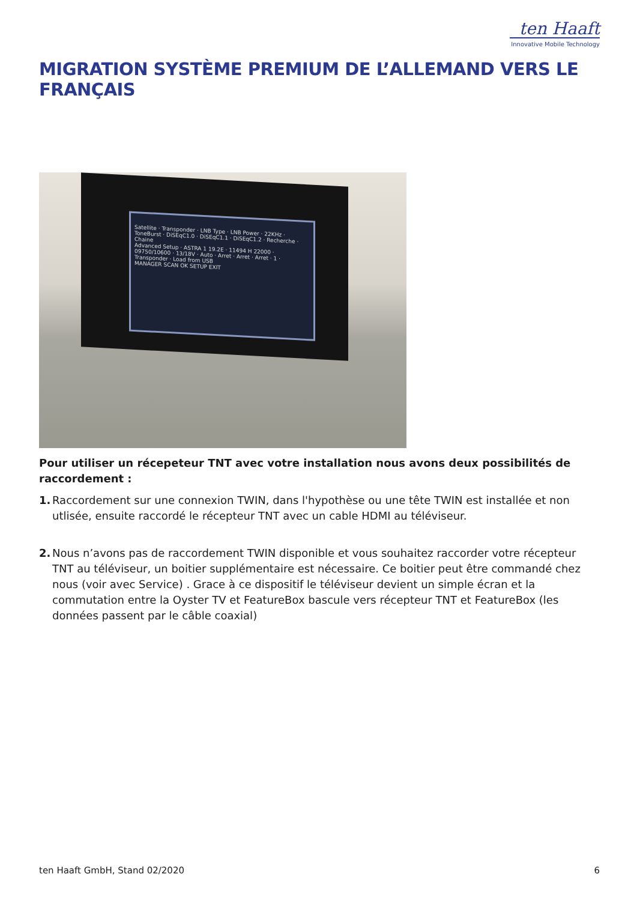ten Haaft
Innovative Mobile Technology
MIGRATION SYSTÈME PREMIUM DE L’ALLEMAND VERS LE FRANÇAIS
Satellite · Transponder · LNB Type · LNB Power · 22KHz · ToneBurst · DiSEqC1.0 · DiSEqC1.1 · DiSEqC1.2 · Recherche · Chaine
Advanced Setup · ASTRA 1 19.2E · 11494 H 22000 · 09750/10600 · 13/18V · Auto · Arret · Arret · Arret · 1 · Transponder · Load from USB
MANAGER SCAN OK SETUP EXIT
Pour utiliser un récepeteur TNT avec votre installation nous avons deux possibilités de raccordement :
1. Raccordement sur une connexion TWIN, dans l'hypothèse ou une tête TWIN est installée et non utlisée, ensuite raccordé le récepteur TNT avec un cable HDMI au téléviseur.
2. Nous n’avons pas de raccordement TWIN disponible et vous souhaitez raccorder votre récepteur TNT au téléviseur, un boitier supplémentaire est nécessaire. Ce boitier peut être commandé chez nous (voir avec Service) . Grace à ce dispositif le téléviseur devient un simple écran et la commutation entre la Oyster TV et FeatureBox bascule vers récepteur TNT et FeatureBox (les données passent par le câble coaxial)
ten Haaft GmbH, Stand 02/2020 6